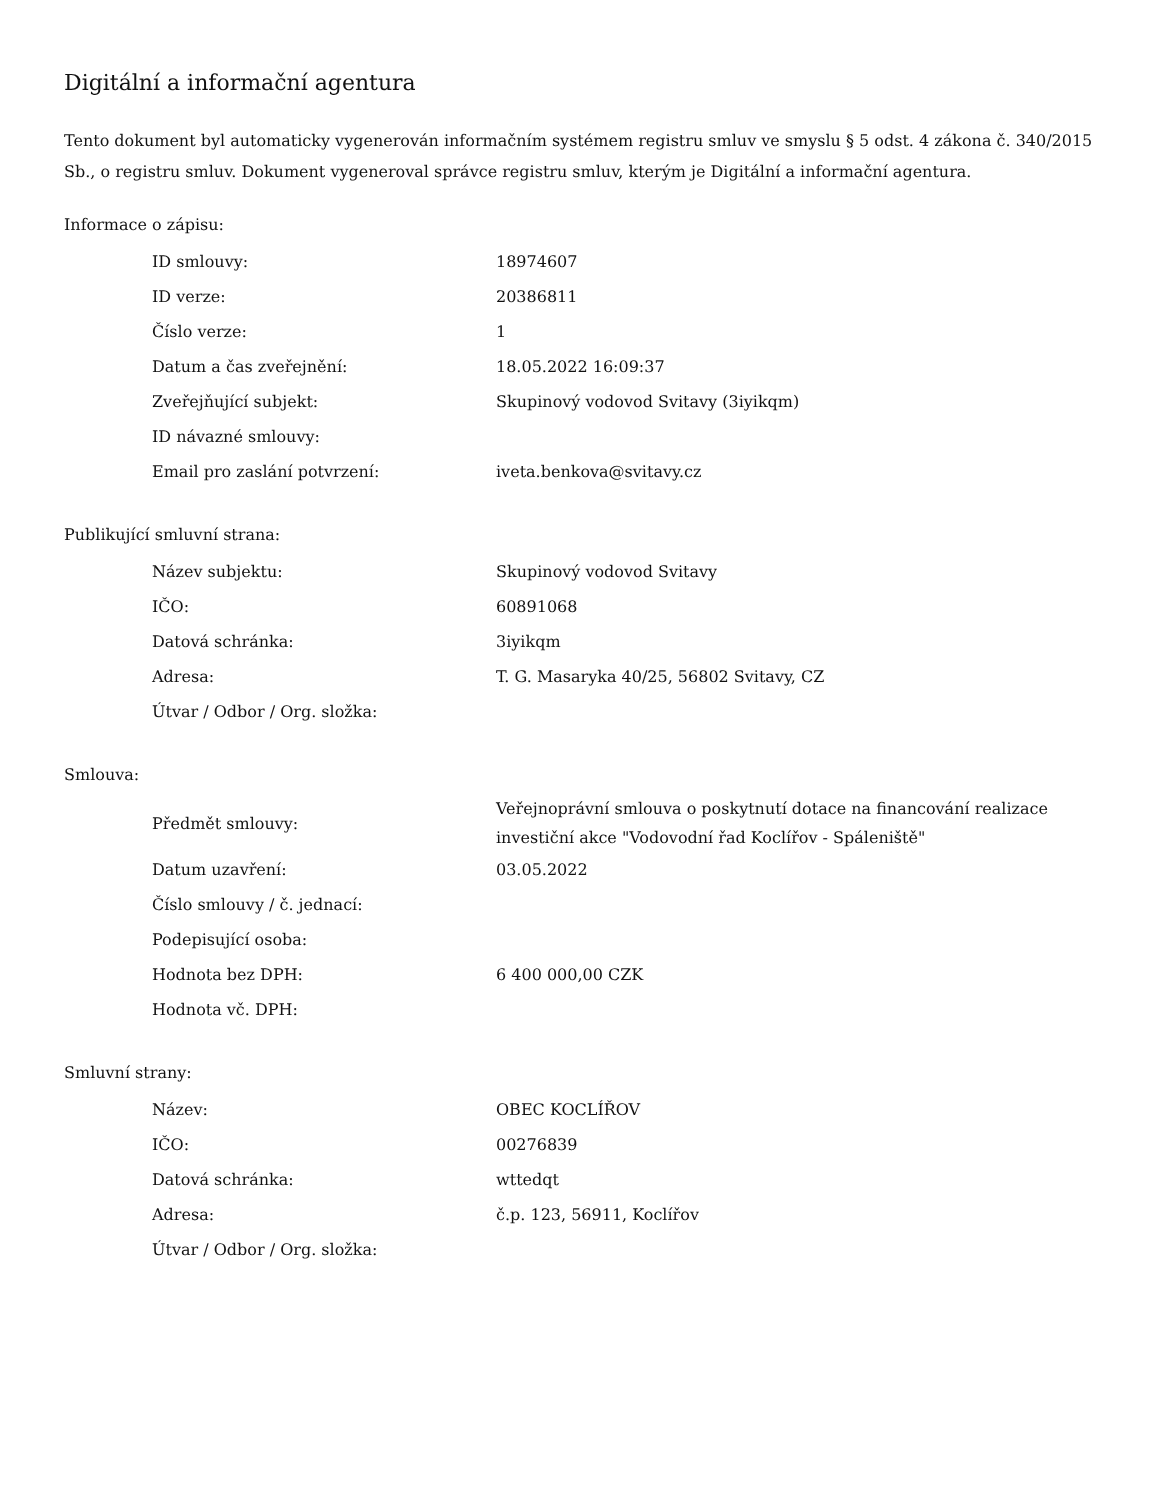Digitální a informační agentura
Tento dokument byl automaticky vygenerován informačním systémem registru smluv ve smyslu § 5 odst. 4 zákona č. 340/2015 Sb., o registru smluv. Dokument vygeneroval správce registru smluv, kterým je Digitální a informační agentura.
Informace o zápisu:
| ID smlouvy: | 18974607 |
| ID verze: | 20386811 |
| Číslo verze: | 1 |
| Datum a čas zveřejnění: | 18.05.2022 16:09:37 |
| Zveřejňující subjekt: | Skupinový vodovod Svitavy (3iyikqm) |
| ID návazné smlouvy: | |
| Email pro zaslání potvrzení: | iveta.benkova@svitavy.cz |
Publikující smluvní strana:
| Název subjektu: | Skupinový vodovod Svitavy |
| IČO: | 60891068 |
| Datová schránka: | 3iyikqm |
| Adresa: | T. G. Masaryka 40/25, 56802 Svitavy, CZ |
| Útvar / Odbor / Org. složka: | |
Smlouva:
| Předmět smlouvy: | Veřejnoprávní smlouva o poskytnutí dotace na financování realizace investiční akce "Vodovodní řad Koclířov - Spáleniště" |
| Datum uzavření: | 03.05.2022 |
| Číslo smlouvy / č. jednací: | |
| Podepisující osoba: | |
| Hodnota bez DPH: | 6 400 000,00 CZK |
| Hodnota vč. DPH: | |
Smluvní strany:
| Název: | OBEC KOCLÍŘOV |
| IČO: | 00276839 |
| Datová schránka: | wttedqt |
| Adresa: | č.p. 123, 56911, Koclířov |
| Útvar / Odbor / Org. složka: | |